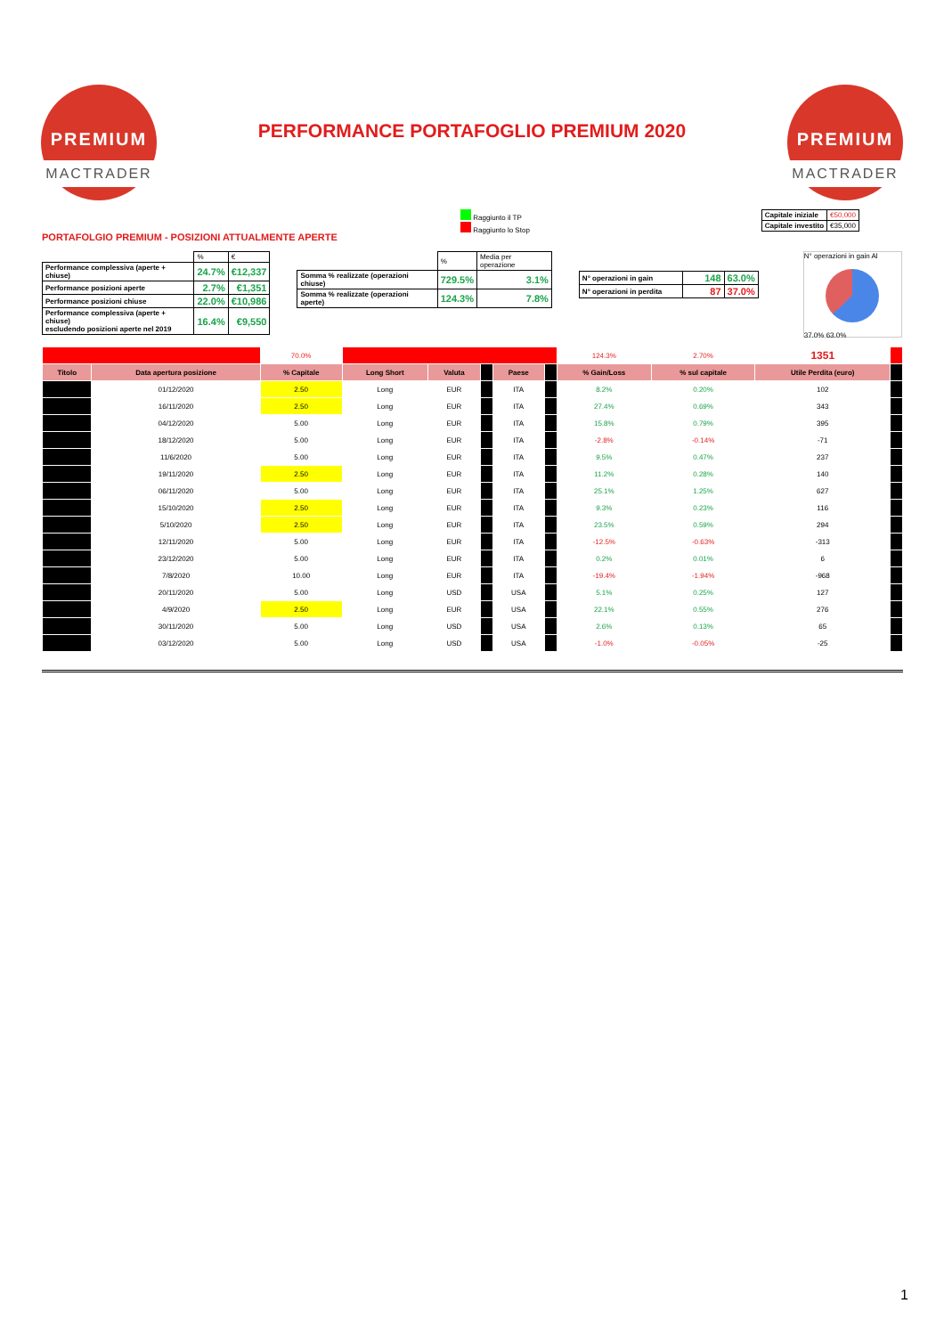PREMIUM
MACTRADER
PERFORMANCE PORTAFOGLIO PREMIUM 2020
PREMIUM
MACTRADER
PORTAFOLGIO PREMIUM - POSIZIONI ATTUALMENTE APERTE
Raggiunto il TP
Raggiunto lo Stop
| Capitale iniziale | €50,000 |
| Capitale investito | €35,000 |
| | % | € |
| Performance complessiva (aperte + chiuse) | 24.7% | €12,337 |
| Performance posizioni aperte | 2.7% | €1,351 |
| Performance posizioni chiuse | 22.0% | €10,986 |
| Performance complessiva (aperte + chiuse) escludendo posizioni aperte nel 2019 | 16.4% | €9,550 |
| | % | Media per operazione |
| Somma % realizzate (operazioni chiuse) | 729.5% | 3.1% |
| Somma % realizzate (operazioni aperte) | 124.3% | 7.8% |
| N° operazioni in gain | 148 | 63.0% |
| N° operazioni in perdita | 87 | 37.0% |
N° operazioni in gain Al
37.0% 63.0%
| | | 70.0% | | | | | | 124.3% | 2.70% | 1351 | |
| Titolo | Data apertura posizione | % Capitale | Long Short | Valuta | | Paese | | % Gain/Loss | % sul capitale | Utile Perdita (euro) | |
| | 01/12/2020 | 2.50 | Long | EUR | | ITA | | 8.2% | 0.20% | 102 | |
| | 16/11/2020 | 2.50 | Long | EUR | | ITA | | 27.4% | 0.69% | 343 | |
| | 04/12/2020 | 5.00 | Long | EUR | | ITA | | 15.8% | 0.79% | 395 | |
| | 18/12/2020 | 5.00 | Long | EUR | | ITA | | -2.8% | -0.14% | -71 | |
| | 11/6/2020 | 5.00 | Long | EUR | | ITA | | 9.5% | 0.47% | 237 | |
| | 19/11/2020 | 2.50 | Long | EUR | | ITA | | 11.2% | 0.28% | 140 | |
| | 06/11/2020 | 5.00 | Long | EUR | | ITA | | 25.1% | 1.25% | 627 | |
| | 15/10/2020 | 2.50 | Long | EUR | | ITA | | 9.3% | 0.23% | 116 | |
| | 5/10/2020 | 2.50 | Long | EUR | | ITA | | 23.5% | 0.59% | 294 | |
| | 12/11/2020 | 5.00 | Long | EUR | | ITA | | -12.5% | -0.63% | -313 | |
| | 23/12/2020 | 5.00 | Long | EUR | | ITA | | 0.2% | 0.01% | 6 | |
| | 7/8/2020 | 10.00 | Long | EUR | | ITA | | -19.4% | -1.94% | -968 | |
| | 20/11/2020 | 5.00 | Long | USD | | USA | | 5.1% | 0.25% | 127 | |
| | 4/9/2020 | 2.50 | Long | EUR | | USA | | 22.1% | 0.55% | 276 | |
| | 30/11/2020 | 5.00 | Long | USD | | USA | | 2.6% | 0.13% | 65 | |
| | 03/12/2020 | 5.00 | Long | USD | | USA | | -1.0% | -0.05% | -25 | |
1